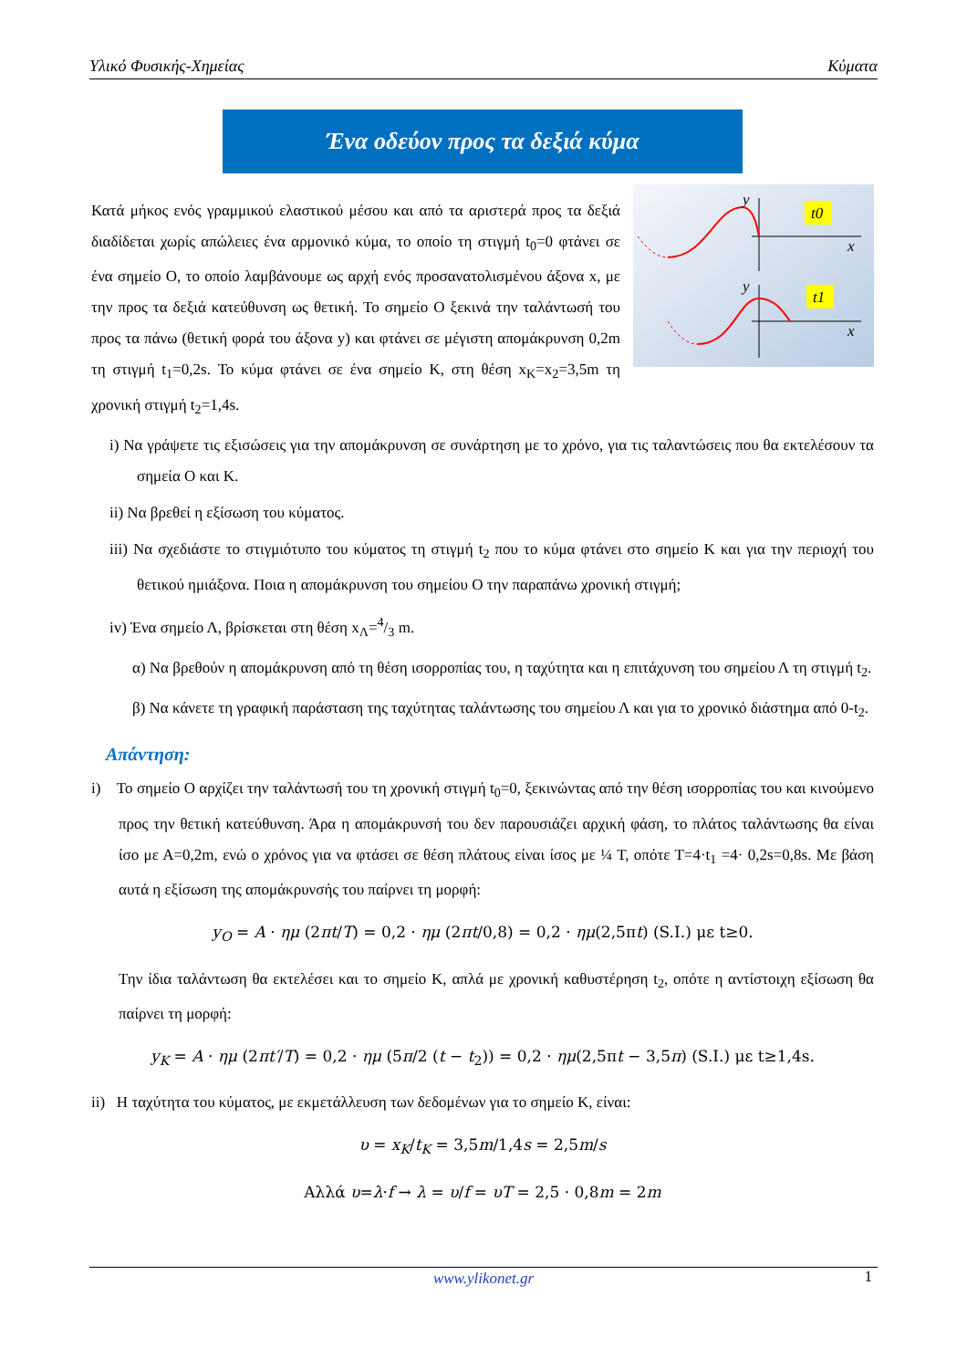Υλικό Φυσικής-Χημείας Κύματα
Ένα οδεύον προς τα δεξιά κύμα
Κατά μήκος ενός γραμμικού ελαστικού μέσου και από τα αριστερά προς τα δεξιά διαδίδεται χωρίς απώλειες ένα αρμονικό κύμα, το οποίο τη στιγμή t<sub>0</sub>=0 φτάνει σε ένα σημείο Ο, το οποίο λαμβάνουμε ως αρχή ενός προσανατολισμένου άξονα x, με την προς τα δεξιά κατεύθυνση ως θετική. Το σημείο Ο ξεκινά την ταλάντωσή του προς τα πάνω (θετική φορά του άξονα y) και φτάνει σε μέγιστη απομάκρυνση 0,2m τη στιγμή t<sub>1</sub>=0,2s. Το κύμα φτάνει σε ένα σημείο Κ, στη θέση x<sub>K</sub>=x<sub>2</sub>=3,5m τη χρονική στιγμή t<sub>2</sub>=1,4s.
t0
y
x
t1
y
x
i) Να γράψετε τις εξισώσεις για την απομάκρυνση σε συνάρτηση με το χρόνο, για τις ταλαντώσεις που θα εκτελέσουν τα σημεία Ο και Κ.
ii) Να βρεθεί η εξίσωση του κύματος.
iii) Να σχεδιάστε το στιγμιότυπο του κύματος τη στιγμή t<sub>2</sub> που το κύμα φτάνει στο σημείο Κ και για την περιοχή του θετικού ημιάξονα. Ποια η απομάκρυνση του σημείου Ο την παραπάνω χρονική στιγμή;
iv) Ένα σημείο Λ, βρίσκεται στη θέση x<sub>Λ</sub>=4/3 m.
α) Να βρεθούν η απομάκρυνση από τη θέση ισορροπίας του, η ταχύτητα και η επιτάχυνση του σημείου Λ τη στιγμή t<sub>2</sub>.
β) Να κάνετε τη γραφική παράσταση της ταχύτητας ταλάντωσης του σημείου Λ και για το χρονικό διάστημα από 0-t<sub>2</sub>.
Απάντηση:
i) Το σημείο Ο αρχίζει την ταλάντωσή του τη χρονική στιγμή t<sub>0</sub>=0, ξεκινώντας από την θέση ισορροπίας του και κινούμενο προς την θετική κατεύθυνση. Άρα η απομάκρυνσή του δεν παρουσιάζει αρχική φάση, το πλάτος ταλάντωσης θα είναι ίσο με Α=0,2m, ενώ ο χρόνος για να φτάσει σε θέση πλάτους είναι ίσος με ¼ Τ, οπότε Τ=4·t<sub>1</sub> =4· 0,2s=0,8s. Με βάση αυτά η εξίσωση της απομάκρυνσής του παίρνει τη μορφή:
y<sub>O</sub> = A · ημ (2πt/T) = 0,2 · ημ (2πt/0,8) = 0,2 · ημ(2,5πt) (S.I.) με t≥0.
Την ίδια ταλάντωση θα εκτελέσει και το σημείο Κ, απλά με χρονική καθυστέρηση t<sub>2</sub>, οπότε η αντίστοιχη εξίσωση θα παίρνει τη μορφή:
y<sub>K</sub> = A · ημ (2πt′/T) = 0,2 · ημ (5π/2 (t − t<sub>2</sub>)) = 0,2 · ημ(2,5πt − 3,5π) (S.I.) με t≥1,4s.
ii) Η ταχύτητα του κύματος, με εκμετάλλευση των δεδομένων για το σημείο Κ, είναι:
υ = x<sub>K</sub>/t<sub>K</sub> = 3,5m/1,4s = 2,5m/s
Αλλά υ=λ·f → λ = υ/f = υT = 2,5 · 0,8m = 2m
www.ylikonet.gr 1